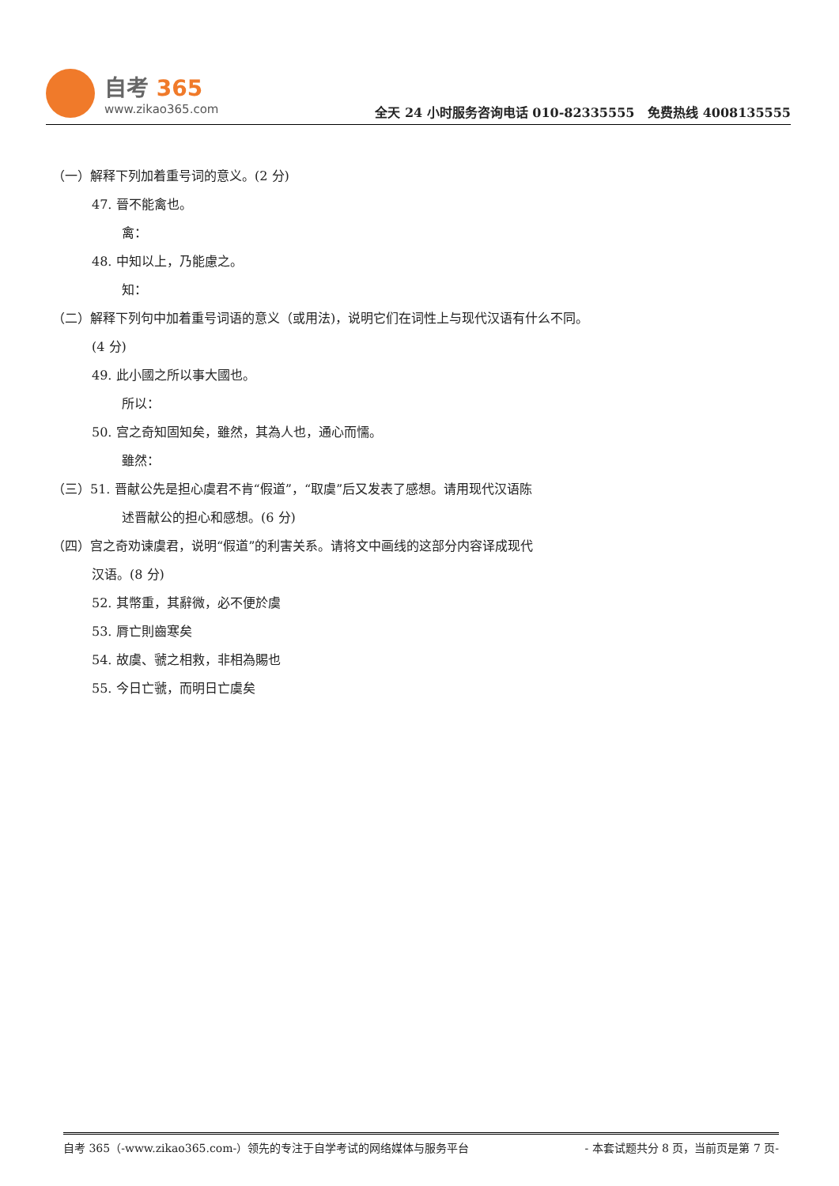自考 365
www.zikao365.com
全天 24 小时服务咨询电话 010-82335555 免费热线 4008135555
（一）解释下列加着重号词的意义。(2 分)
47. 晉不能禽也。
禽：
48. 中知以上，乃能慮之。
知：
（二）解释下列句中加着重号词语的意义（或用法)，说明它们在词性上与现代汉语有什么不同。
(4 分)
49. 此小國之所以事大國也。
所以：
50. 宫之奇知固知矣，雖然，其為人也，通心而懦。
雖然：
（三）51. 晋献公先是担心虞君不肯“假道”，“取虞”后又发表了感想。请用现代汉语陈
述晋献公的担心和感想。(6 分)
（四）宫之奇劝谏虞君，说明“假道”的利害关系。请将文中画线的这部分内容译成现代
汉语。(8 分)
52. 其幣重，其辭微，必不便於虞
53. 脣亡則齒寒矣
54. 故虞、虢之相救，非相為賜也
55. 今日亡虢，而明日亡虞矣
自考 365（-www.zikao365.com-）领先的专注于自学考试的网络媒体与服务平台 - 本套试题共分 8 页，当前页是第 7 页-